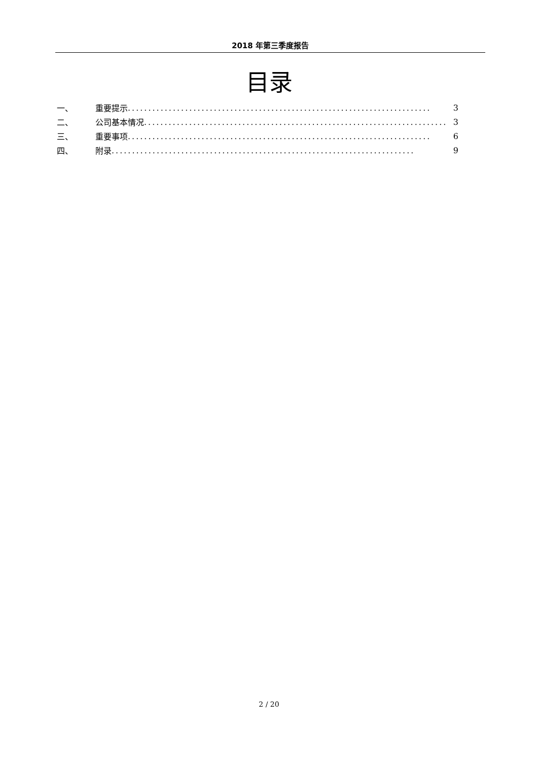2018 年第三季度报告
目录
一、 重要提示.......................................................................... 3
二、 公司基本情况.......................................................................... 3
三、 重要事项.......................................................................... 6
四、 附录.......................................................................... 9
2 / 20